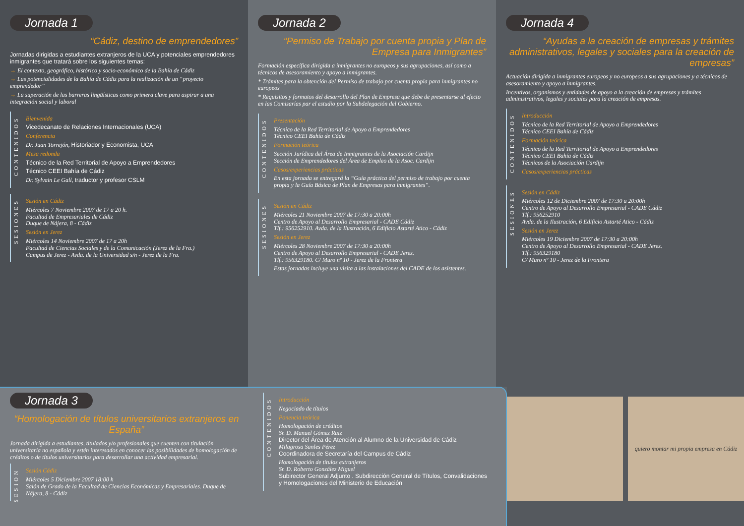Jornada 1
“Cádiz, destino de emprendedores”
Jornadas dirigidas a estudiantes extranjeros de la UCA y potenciales emprendedores inmigrantes que tratará sobre los siguientes temas:
→ El contexto, geográfico, histórico y socio-económico de la Bahía de Cádiz
→ Las potencialidades de la Bahía de Cádiz para la realización de un “proyecto emprendedor”
→ La superación de las barreras lingüísticas como primera clave para aspirar a una integración social y laboral
CONTENIDOS
Bienvenida
Vicedecanato de Relaciones Internacionales (UCA)
Conferencia
Dr. Juan Torrejón, Historiador y Economista, UCA
Mesa redonda
Técnico de la Red Territorial de Apoyo a Emprendedores
Técnico CEEI Bahía de Cádiz
Dr. Sylvain Le Gall, traductor y profesor CSLM
SESIONES
Sesión en Cádiz
Miércoles 7 Noviembre 2007 de 17 a 20 h.
Facultad de Empresariales de Cádiz
Duque de Nájera, 8 - Cádiz
Sesión en Jerez
Miércoles 14 Noviembre 2007 de 17 a 20h
Facultad de Ciencias Sociales y de la Comunicación (Jerez de la Fra.)
Campus de Jerez - Avda. de la Universidad s/n - Jerez de la Fra.
Jornada 2
“Permiso de Trabajo por cuenta propia y Plan de Empresa para Inmigrantes”
Formación específica dirigida a inmigrantes no europeos y sus agrupaciones, así como a técnicos de asesoramiento y apoyo a inmigrantes.
* Trámites para la obtención del Permiso de trabajo por cuenta propia para inmigrantes no europeos
* Requisitos y formatos del desarrollo del Plan de Empresa que debe de presentarse al efecto en las Comisarías par el estudio por la Subdelegación del Gobierno.
CONTENIDOS
Presentación
Técnico de la Red Territorial de Apoyo a Emprendedores
Técnico CEEI Bahía de Cádiz
Formación teórica
Sección Jurídica del Área de Inmigrantes de la Asociación Cardijn
Sección de Emprendedores del Área de Empleo de la Asoc. Cardijn
Casos/experiencias prácticas
En esta jornada se entregará la “Guía práctica del permiso de trabajo por cuenta propia y la Guía Básica de Plan de Empresas para inmigrantes”.
SESIONES
Sesión en Cádiz
Miércoles 21 Noviembre 2007 de 17:30 a 20:00h
Centro de Apoyo al Desarrollo Empresarial - CADE Cádiz
Tlf.: 956252910. Avda. de la Ilustración, 6 Edificio Astarté Atico - Cádiz
Sesión en Jerez
Miércoles 28 Noviembre 2007 de 17:30 a 20:00h
Centro de Apoyo al Desarrollo Empresarial - CADE Jerez.
Tlf.: 956329180. C/ Muro nº 10 - Jerez de la Frontera
Estas jornadas incluye una visita a las instalaciones del CADE de los asistentes.
Jornada 4
“Ayudas a la creación de empresas y trámites administrativos, legales y sociales para la creación de empresas”
Actuación dirigida a inmigrantes europeos y no europeos a sus agrupaciones y a técnicos de asesoramiento y apoyo a inmigrantes.
Incentivos, organismos y entidades de apoyo a la creación de empresas y trámites administrativos, legales y sociales para la creación de empresas.
CONTENIDOS
Introducción
Técnico de la Red Territorial de Apoyo a Emprendedores
Técnico CEEI Bahía de Cádiz
Formación teórica
Técnico de la Red Territorial de Apoyo a Emprendedores
Técnico CEEI Bahía de Cádiz
Técnicos de la Asociación Cardijn
Casos/experiencias prácticas
SESIONES
Sesión en Cádiz
Miércoles 12 de Diciembre 2007 de 17:30 a 20:00h
Centro de Apoyo al Desarrollo Empresarial - CADE Cádiz
Tlf.: 956252910
Avda. de la Ilustración, 6 Edificio Astarté Atico - Cádiz
Sesión en Jerez
Miércoles 19 Diciembre 2007 de 17:30 a 20:00h
Centro de Apoyo al Desarrollo Empresarial - CADE Jerez.
Tlf.: 956329180
C/ Muro nº 10 - Jerez de la Frontera
Jornada 3
“Homologación de títulos universitarios extranjeros en España”
Jornada dirigida a estudiantes, titulados y/o profesionales que cuenten con titulación universitaria no española y estén interesados en conocer las posibilidades de homologación de créditos o de títulos universitarios para desarrollar una actividad empresarial.
SESION
Sesión Cádiz
Miércoles 5 Diciembre 2007 18:00 h
Salón de Grado de la Facultad de Ciencias Económicas y Empresariales. Duque de Nájera, 8 - Cádiz
CONTENIDOS
Introducción
Negociado de títulos
Ponencia teórica
Homologación de créditos
Sr. D. Manuel Gómez Ruiz
Director del Área de Atención al Alumno de la Universidad de Cádiz
Milagrosa Sanles Pérez
Coordinadora de Secretaría del Campus de Cádiz
Homologación de títulos extranjeros
Sr. D. Roberto González Miguel
Subirector General Adjunto . Subdirección General de Títulos, Convalidaciones y Homologaciones del Ministerio de Educación
quiero montar mi propia empresa en Cádiz